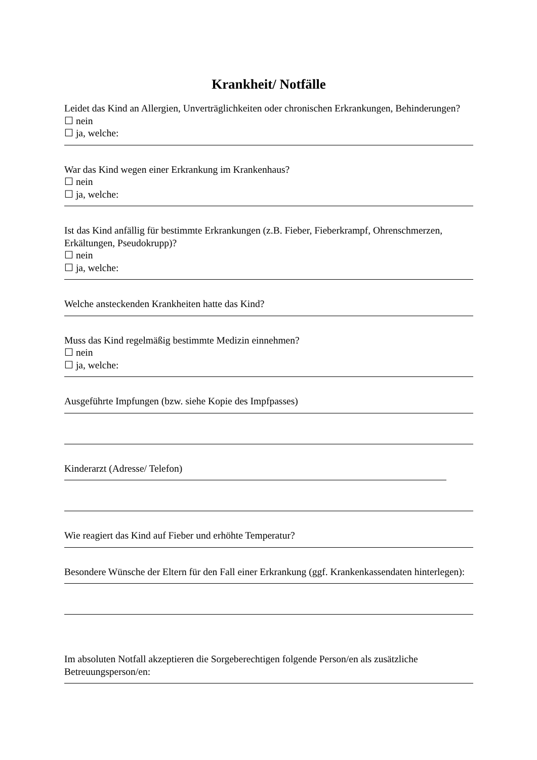Krankheit/ Notfälle
Leidet das Kind an Allergien, Unverträglichkeiten oder chronischen Erkrankungen, Behinderungen?
☐ nein
☐ ja, welche:
War das Kind wegen einer Erkrankung im Krankenhaus?
☐ nein
☐ ja, welche:
Ist das Kind anfällig für bestimmte Erkrankungen (z.B. Fieber, Fieberkrampf, Ohrenschmerzen, Erkältungen, Pseudokrupp)?
☐ nein
☐ ja, welche:
Welche ansteckenden Krankheiten hatte das Kind?
Muss das Kind regelmäßig bestimmte Medizin einnehmen?
☐ nein
☐ ja, welche:
Ausgeführte Impfungen (bzw. siehe Kopie des Impfpasses)
Kinderarzt (Adresse/ Telefon)
Wie reagiert das Kind auf Fieber und erhöhte Temperatur?
Besondere Wünsche der Eltern für den Fall einer Erkrankung (ggf. Krankenkassendaten hinterlegen):
Im absoluten Notfall akzeptieren die Sorgeberechtigen folgende Person/en als zusätzliche Betreuungsperson/en: